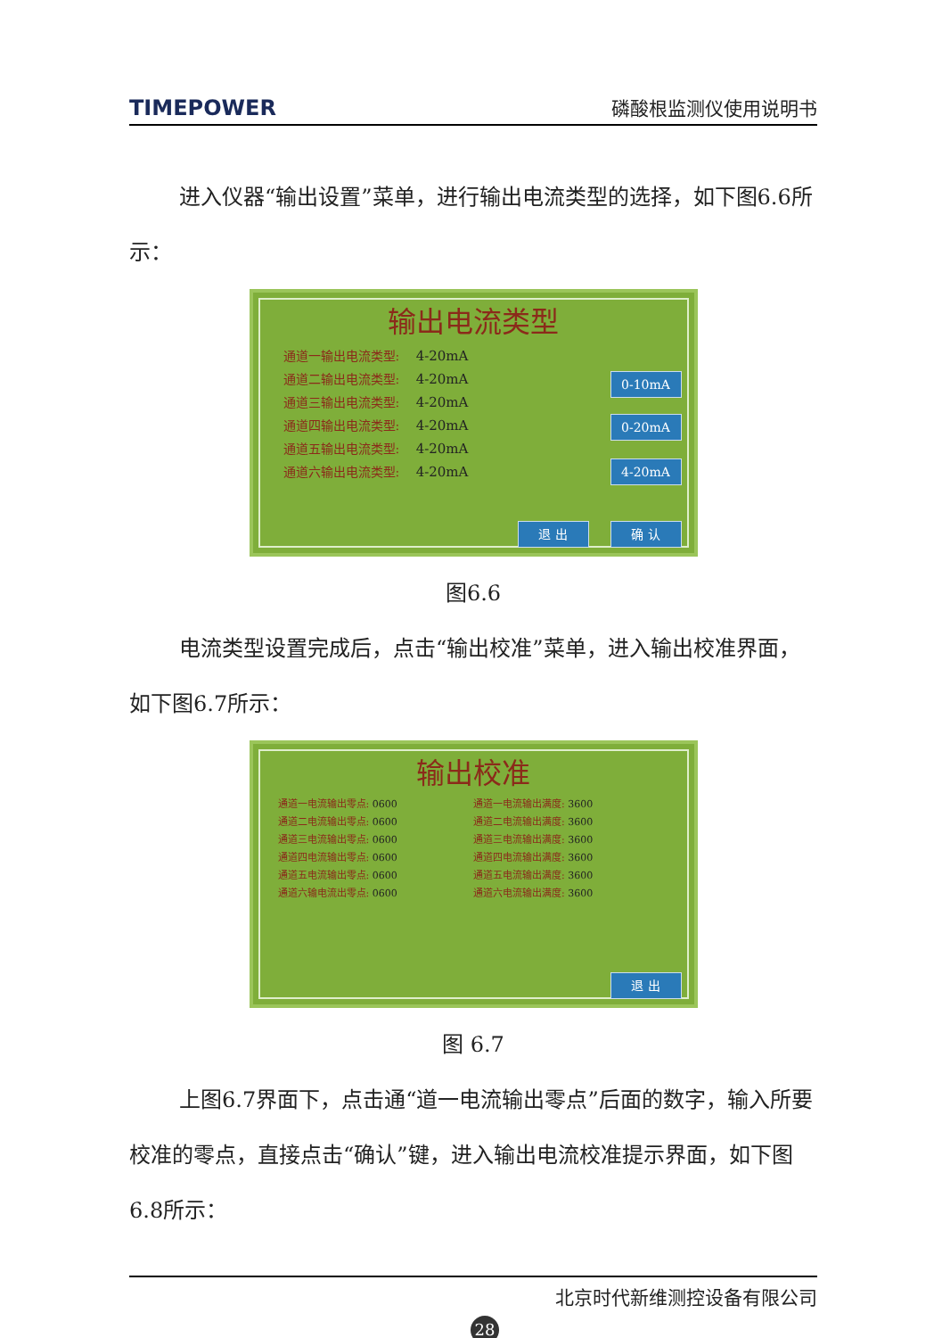TIMEPOWER 磷酸根监测仪使用说明书
进入仪器“输出设置”菜单，进行输出电流类型的选择，如下图6.6所示：
输出电流类型
通道一输出电流类型: 4-20mA
通道二输出电流类型: 4-20mA
通道三输出电流类型: 4-20mA
通道四输出电流类型: 4-20mA
通道五输出电流类型: 4-20mA
通道六输出电流类型: 4-20mA
0-10mA
0-20mA
4-20mA
退 出 确 认
图6.6
电流类型设置完成后，点击“输出校准”菜单，进入输出校准界面，如下图6.7所示：
输出校准
通道一电流输出零点: 0600
通道二电流输出零点: 0600
通道三电流输出零点: 0600
通道四电流输出零点: 0600
通道五电流输出零点: 0600
通道六输电流出零点: 0600
通道一电流输出满度: 3600
通道二电流输出满度: 3600
通道三电流输出满度: 3600
通道四电流输出满度: 3600
通道五电流输出满度: 3600
通道六电流输出满度: 3600
退 出
图 6.7
上图6.7界面下，点击通“道一电流输出零点”后面的数字，输入所要校准的零点，直接点击“确认”键，进入输出电流校准提示界面，如下图6.8所示：
北京时代新维测控设备有限公司
28